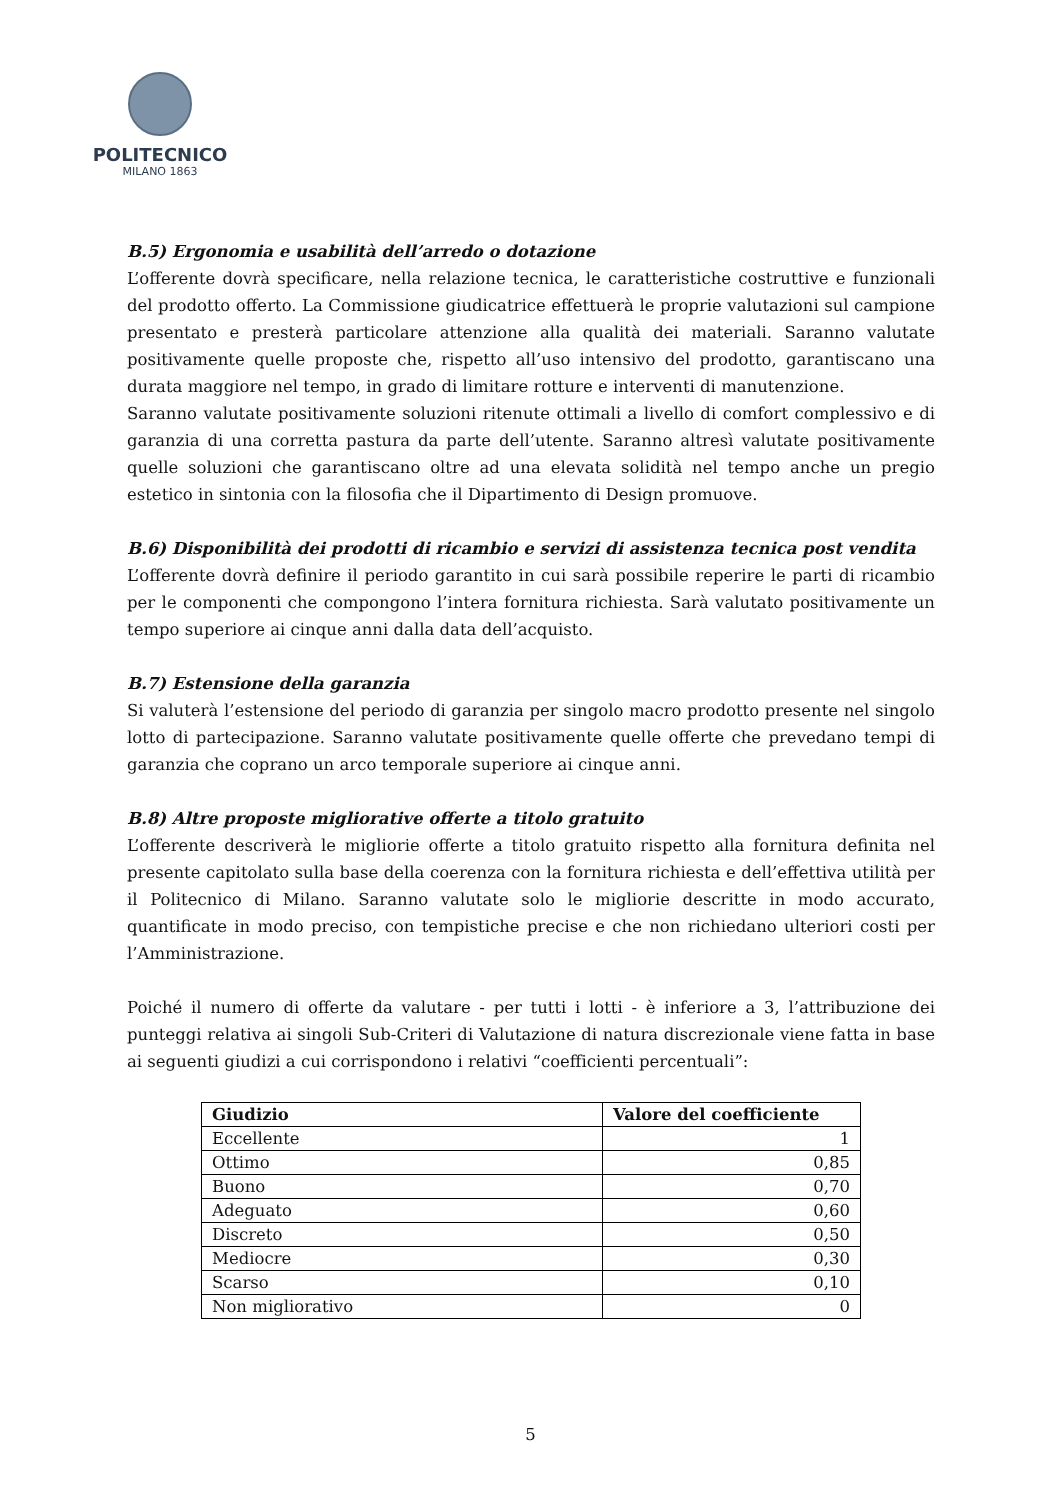POLITECNICO
MILANO 1863
B.5) Ergonomia e usabilità dell’arredo o dotazione
L’offerente dovrà specificare, nella relazione tecnica, le caratteristiche costruttive e funzionali del prodotto offerto. La Commissione giudicatrice effettuerà le proprie valutazioni sul campione presentato e presterà particolare attenzione alla qualità dei materiali. Saranno valutate positivamente quelle proposte che, rispetto all’uso intensivo del prodotto, garantiscano una durata maggiore nel tempo, in grado di limitare rotture e interventi di manutenzione.
Saranno valutate positivamente soluzioni ritenute ottimali a livello di comfort complessivo e di garanzia di una corretta pastura da parte dell’utente. Saranno altresì valutate positivamente quelle soluzioni che garantiscano oltre ad una elevata solidità nel tempo anche un pregio estetico in sintonia con la filosofia che il Dipartimento di Design promuove.
B.6) Disponibilità dei prodotti di ricambio e servizi di assistenza tecnica post vendita
L’offerente dovrà definire il periodo garantito in cui sarà possibile reperire le parti di ricambio per le componenti che compongono l’intera fornitura richiesta. Sarà valutato positivamente un tempo superiore ai cinque anni dalla data dell’acquisto.
B.7) Estensione della garanzia
Si valuterà l’estensione del periodo di garanzia per singolo macro prodotto presente nel singolo lotto di partecipazione. Saranno valutate positivamente quelle offerte che prevedano tempi di garanzia che coprano un arco temporale superiore ai cinque anni.
B.8) Altre proposte migliorative offerte a titolo gratuito
L’offerente descriverà le migliorie offerte a titolo gratuito rispetto alla fornitura definita nel presente capitolato sulla base della coerenza con la fornitura richiesta e dell’effettiva utilità per il Politecnico di Milano. Saranno valutate solo le migliorie descritte in modo accurato, quantificate in modo preciso, con tempistiche precise e che non richiedano ulteriori costi per l’Amministrazione.
Poiché il numero di offerte da valutare - per tutti i lotti - è inferiore a 3, l’attribuzione dei punteggi relativa ai singoli Sub-Criteri di Valutazione di natura discrezionale viene fatta in base ai seguenti giudizi a cui corrispondono i relativi “coefficienti percentuali”:
| Giudizio | Valore del coefficiente |
| --- | --- |
| Eccellente | 1 |
| Ottimo | 0,85 |
| Buono | 0,70 |
| Adeguato | 0,60 |
| Discreto | 0,50 |
| Mediocre | 0,30 |
| Scarso | 0,10 |
| Non migliorativo | 0 |
5